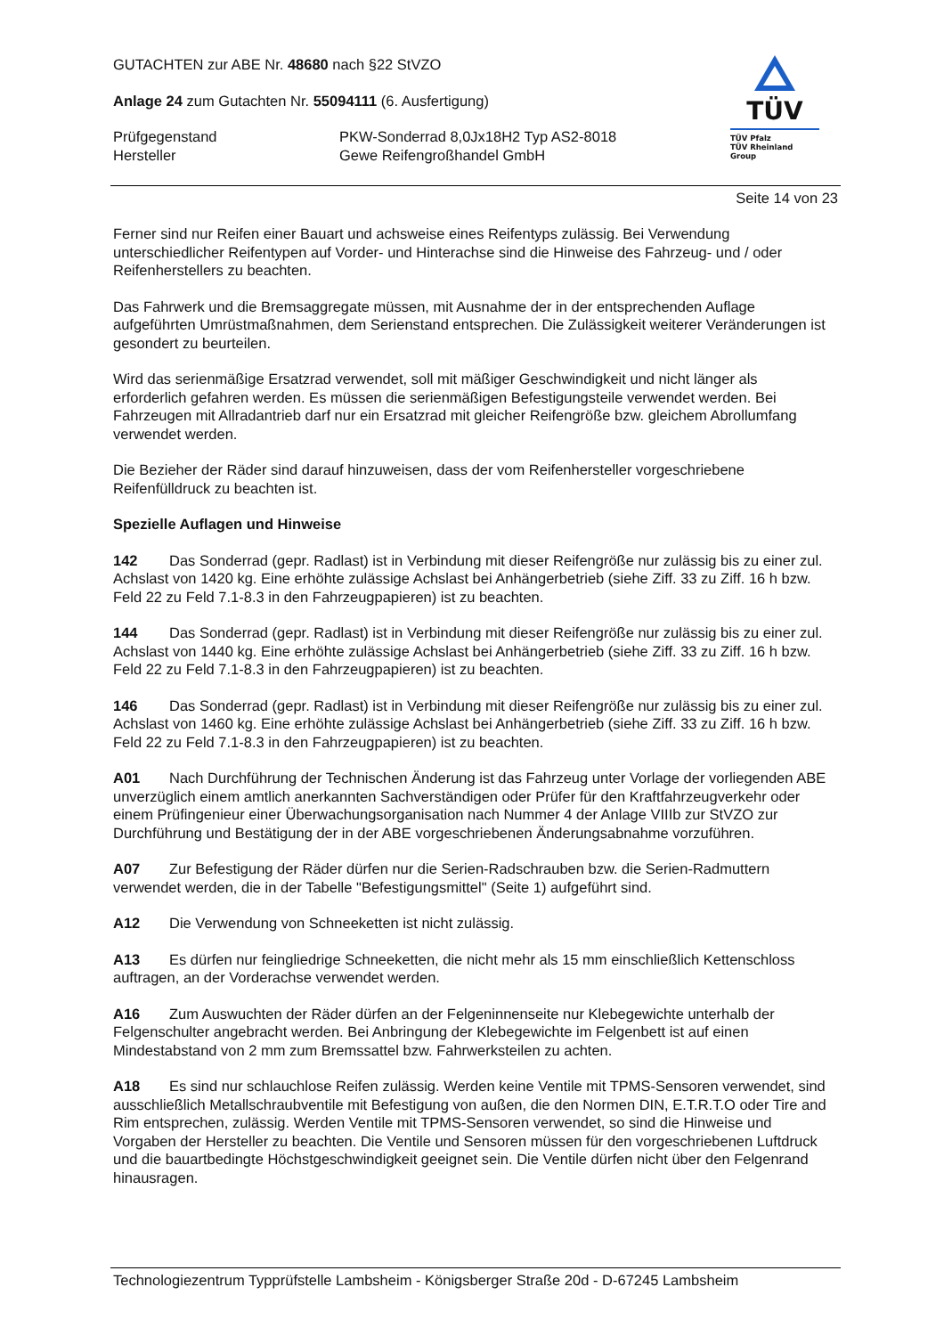GUTACHTEN zur ABE Nr. 48680 nach §22 StVZO
Anlage 24 zum Gutachten Nr. 55094111 (6. Ausfertigung)
Prüfgegenstand
Hersteller
PKW-Sonderrad 8,0Jx18H2 Typ AS2-8018
Gewe Reifengroßhandel GmbH
TÜV
TÜV Pfalz
TÜV Rheinland Group
Seite 14 von 23
Ferner sind nur Reifen einer Bauart und achsweise eines Reifentyps zulässig. Bei Verwendung unterschiedlicher Reifentypen auf Vorder- und Hinterachse sind die Hinweise des Fahrzeug- und / oder Reifenherstellers zu beachten.
Das Fahrwerk und die Bremsaggregate müssen, mit Ausnahme der in der entsprechenden Auflage aufgeführten Umrüstmaßnahmen, dem Serienstand entsprechen. Die Zulässigkeit weiterer Veränderungen ist gesondert zu beurteilen.
Wird das serienmäßige Ersatzrad verwendet, soll mit mäßiger Geschwindigkeit und nicht länger als erforderlich gefahren werden. Es müssen die serienmäßigen Befestigungsteile verwendet werden. Bei Fahrzeugen mit Allradantrieb darf nur ein Ersatzrad mit gleicher Reifengröße bzw. gleichem Abrollumfang verwendet werden.
Die Bezieher der Räder sind darauf hinzuweisen, dass der vom Reifenhersteller vorgeschriebene Reifenfülldruck zu beachten ist.
Spezielle Auflagen und Hinweise
142 Das Sonderrad (gepr. Radlast) ist in Verbindung mit dieser Reifengröße nur zulässig bis zu einer zul. Achslast von 1420 kg. Eine erhöhte zulässige Achslast bei Anhängerbetrieb (siehe Ziff. 33 zu Ziff. 16 h bzw. Feld 22 zu Feld 7.1-8.3 in den Fahrzeugpapieren) ist zu beachten.
144 Das Sonderrad (gepr. Radlast) ist in Verbindung mit dieser Reifengröße nur zulässig bis zu einer zul. Achslast von 1440 kg. Eine erhöhte zulässige Achslast bei Anhängerbetrieb (siehe Ziff. 33 zu Ziff. 16 h bzw. Feld 22 zu Feld 7.1-8.3 in den Fahrzeugpapieren) ist zu beachten.
146 Das Sonderrad (gepr. Radlast) ist in Verbindung mit dieser Reifengröße nur zulässig bis zu einer zul. Achslast von 1460 kg. Eine erhöhte zulässige Achslast bei Anhängerbetrieb (siehe Ziff. 33 zu Ziff. 16 h bzw. Feld 22 zu Feld 7.1-8.3 in den Fahrzeugpapieren) ist zu beachten.
A01 Nach Durchführung der Technischen Änderung ist das Fahrzeug unter Vorlage der vorliegenden ABE unverzüglich einem amtlich anerkannten Sachverständigen oder Prüfer für den Kraftfahrzeugverkehr oder einem Prüfingenieur einer Überwachungsorganisation nach Nummer 4 der Anlage VIIIb zur StVZO zur Durchführung und Bestätigung der in der ABE vorgeschriebenen Änderungsabnahme vorzuführen.
A07 Zur Befestigung der Räder dürfen nur die Serien-Radschrauben bzw. die Serien-Radmuttern verwendet werden, die in der Tabelle "Befestigungsmittel" (Seite 1) aufgeführt sind.
A12 Die Verwendung von Schneeketten ist nicht zulässig.
A13 Es dürfen nur feingliedrige Schneeketten, die nicht mehr als 15 mm einschließlich Kettenschloss auftragen, an der Vorderachse verwendet werden.
A16 Zum Auswuchten der Räder dürfen an der Felgeninnenseite nur Klebegewichte unterhalb der Felgenschulter angebracht werden. Bei Anbringung der Klebegewichte im Felgenbett ist auf einen Mindestabstand von 2 mm zum Bremssattel bzw. Fahrwerksteilen zu achten.
A18 Es sind nur schlauchlose Reifen zulässig. Werden keine Ventile mit TPMS-Sensoren verwendet, sind ausschließlich Metallschraubventile mit Befestigung von außen, die den Normen DIN, E.T.R.T.O oder Tire and Rim entsprechen, zulässig. Werden Ventile mit TPMS-Sensoren verwendet, so sind die Hinweise und Vorgaben der Hersteller zu beachten. Die Ventile und Sensoren müssen für den vorgeschriebenen Luftdruck und die bauartbedingte Höchstgeschwindigkeit geeignet sein. Die Ventile dürfen nicht über den Felgenrand hinausragen.
Technologiezentrum Typprüfstelle Lambsheim - Königsberger Straße 20d - D-67245 Lambsheim